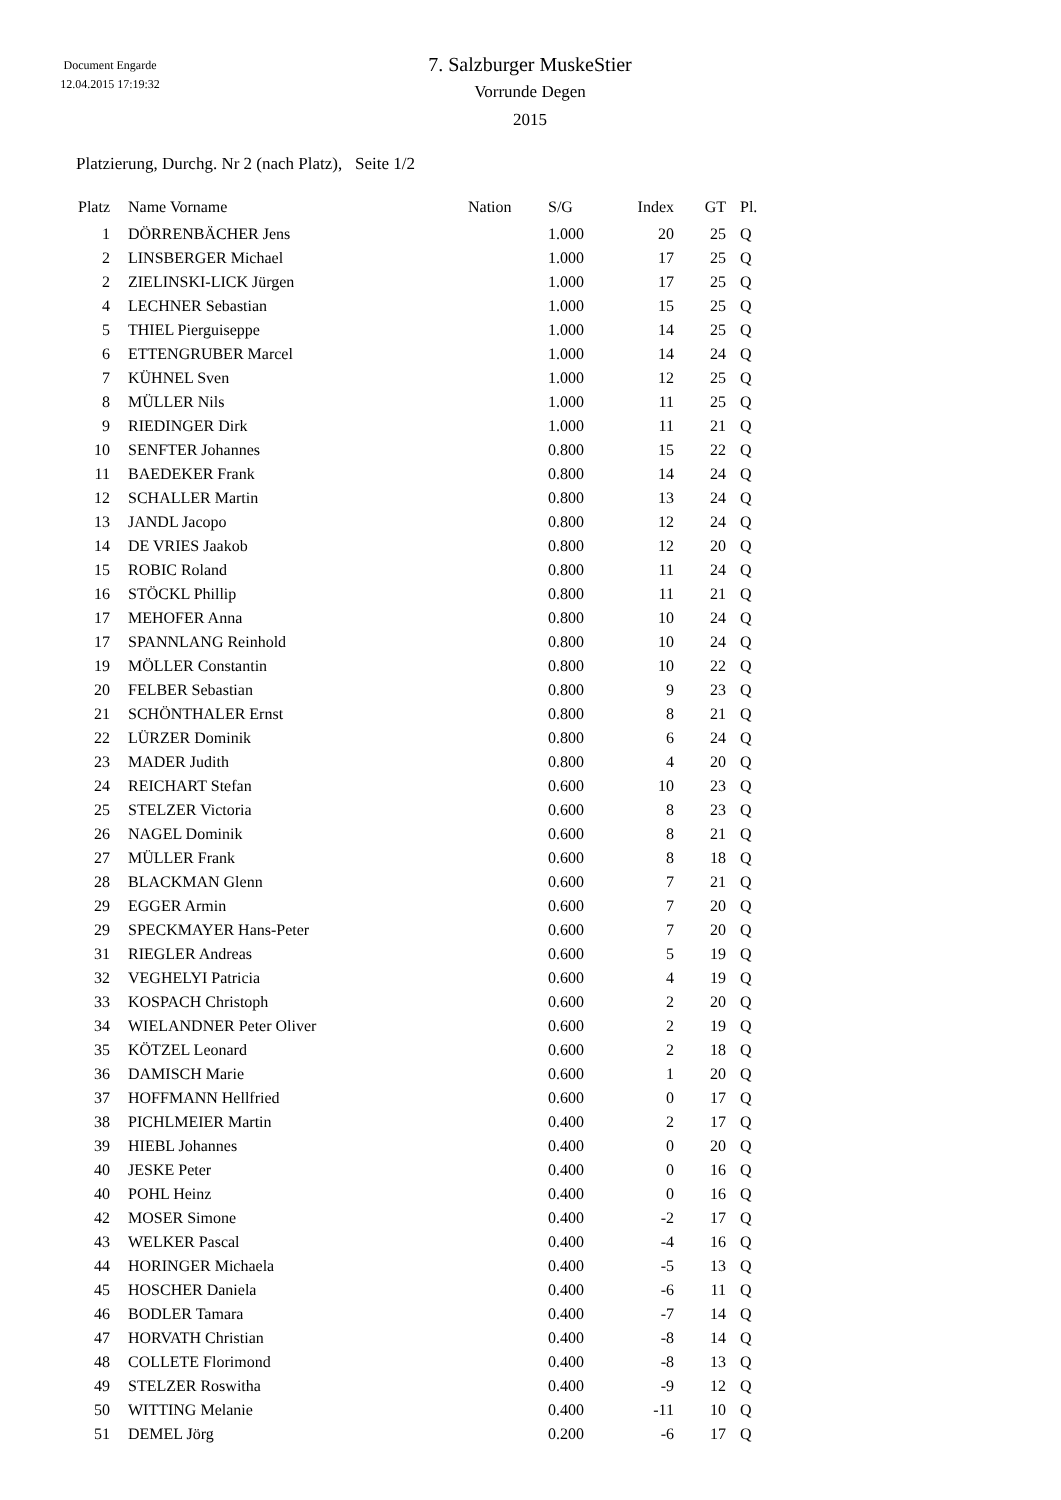Document Engarde
12.04.2015 17:19:32
7. Salzburger MuskeStier
Vorrunde Degen
2015
Platzierung, Durchg. Nr 2 (nach Platz), Seite 1/2
| Platz | Name Vorname | Nation | S/G | Index | GT | Pl. |
| --- | --- | --- | --- | --- | --- | --- |
| 1 | DÖRRENBÄCHER Jens | | 1.000 | 20 | 25 | Q |
| 2 | LINSBERGER Michael | | 1.000 | 17 | 25 | Q |
| 2 | ZIELINSKI-LICK Jürgen | | 1.000 | 17 | 25 | Q |
| 4 | LECHNER Sebastian | | 1.000 | 15 | 25 | Q |
| 5 | THIEL Pierguiseppe | | 1.000 | 14 | 25 | Q |
| 6 | ETTENGRUBER Marcel | | 1.000 | 14 | 24 | Q |
| 7 | KÜHNEL Sven | | 1.000 | 12 | 25 | Q |
| 8 | MÜLLER Nils | | 1.000 | 11 | 25 | Q |
| 9 | RIEDINGER Dirk | | 1.000 | 11 | 21 | Q |
| 10 | SENFTER Johannes | | 0.800 | 15 | 22 | Q |
| 11 | BAEDEKER Frank | | 0.800 | 14 | 24 | Q |
| 12 | SCHALLER Martin | | 0.800 | 13 | 24 | Q |
| 13 | JANDL Jacopo | | 0.800 | 12 | 24 | Q |
| 14 | DE VRIES Jaakob | | 0.800 | 12 | 20 | Q |
| 15 | ROBIC Roland | | 0.800 | 11 | 24 | Q |
| 16 | STÖCKL Phillip | | 0.800 | 11 | 21 | Q |
| 17 | MEHOFER Anna | | 0.800 | 10 | 24 | Q |
| 17 | SPANNLANG Reinhold | | 0.800 | 10 | 24 | Q |
| 19 | MÖLLER Constantin | | 0.800 | 10 | 22 | Q |
| 20 | FELBER Sebastian | | 0.800 | 9 | 23 | Q |
| 21 | SCHÖNTHALER Ernst | | 0.800 | 8 | 21 | Q |
| 22 | LÜRZER Dominik | | 0.800 | 6 | 24 | Q |
| 23 | MADER Judith | | 0.800 | 4 | 20 | Q |
| 24 | REICHART Stefan | | 0.600 | 10 | 23 | Q |
| 25 | STELZER Victoria | | 0.600 | 8 | 23 | Q |
| 26 | NAGEL Dominik | | 0.600 | 8 | 21 | Q |
| 27 | MÜLLER Frank | | 0.600 | 8 | 18 | Q |
| 28 | BLACKMAN Glenn | | 0.600 | 7 | 21 | Q |
| 29 | EGGER Armin | | 0.600 | 7 | 20 | Q |
| 29 | SPECKMAYER Hans-Peter | | 0.600 | 7 | 20 | Q |
| 31 | RIEGLER Andreas | | 0.600 | 5 | 19 | Q |
| 32 | VEGHELYI Patricia | | 0.600 | 4 | 19 | Q |
| 33 | KOSPACH Christoph | | 0.600 | 2 | 20 | Q |
| 34 | WIELANDNER Peter Oliver | | 0.600 | 2 | 19 | Q |
| 35 | KÖTZEL Leonard | | 0.600 | 2 | 18 | Q |
| 36 | DAMISCH Marie | | 0.600 | 1 | 20 | Q |
| 37 | HOFFMANN Hellfried | | 0.600 | 0 | 17 | Q |
| 38 | PICHLMEIER Martin | | 0.400 | 2 | 17 | Q |
| 39 | HIEBL Johannes | | 0.400 | 0 | 20 | Q |
| 40 | JESKE Peter | | 0.400 | 0 | 16 | Q |
| 40 | POHL Heinz | | 0.400 | 0 | 16 | Q |
| 42 | MOSER Simone | | 0.400 | -2 | 17 | Q |
| 43 | WELKER Pascal | | 0.400 | -4 | 16 | Q |
| 44 | HORINGER Michaela | | 0.400 | -5 | 13 | Q |
| 45 | HOSCHER Daniela | | 0.400 | -6 | 11 | Q |
| 46 | BODLER Tamara | | 0.400 | -7 | 14 | Q |
| 47 | HORVATH Christian | | 0.400 | -8 | 14 | Q |
| 48 | COLLETE Florimond | | 0.400 | -8 | 13 | Q |
| 49 | STELZER Roswitha | | 0.400 | -9 | 12 | Q |
| 50 | WITTING Melanie | | 0.400 | -11 | 10 | Q |
| 51 | DEMEL Jörg | | 0.200 | -6 | 17 | Q |